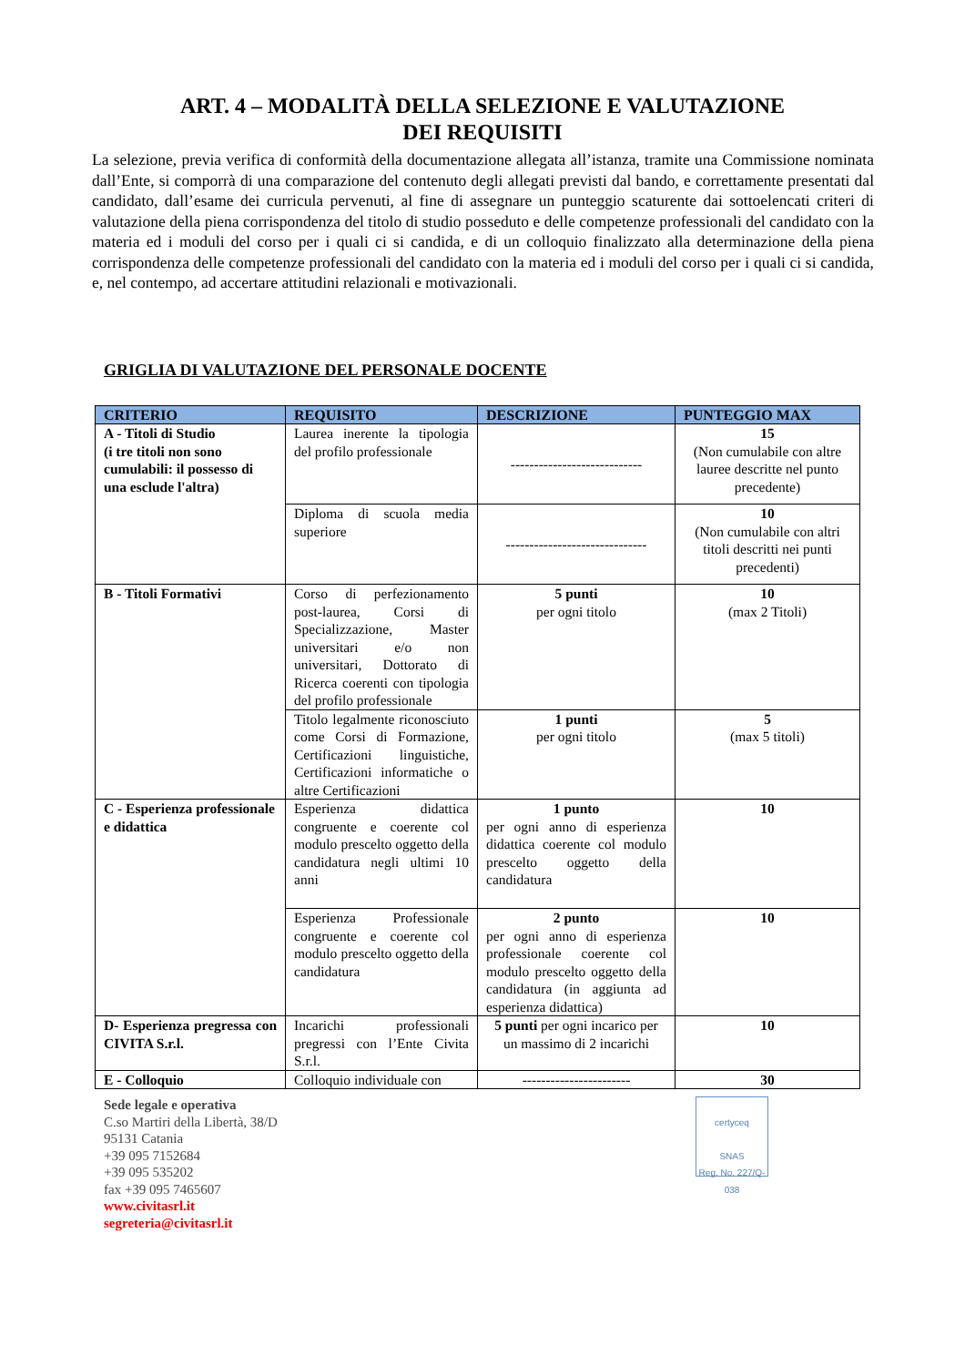ART. 4 – MODALITÀ DELLA SELEZIONE E VALUTAZIONE
DEI REQUISITI
La selezione, previa verifica di conformità della documentazione allegata all’istanza, tramite una Commissione nominata dall’Ente, si comporrà di una comparazione del contenuto degli allegati previsti dal bando, e correttamente presentati dal candidato, dall’esame dei curricula pervenuti, al fine di assegnare un punteggio scaturente dai sottoelencati criteri di valutazione della piena corrispondenza del titolo di studio posseduto e delle competenze professionali del candidato con la materia ed i moduli del corso per i quali ci si candida, e di un colloquio finalizzato alla determinazione della piena corrispondenza delle competenze professionali del candidato con la materia ed i moduli del corso per i quali ci si candida, e, nel contempo, ad accertare attitudini relazionali e motivazionali.
GRIGLIA DI VALUTAZIONE DEL PERSONALE DOCENTE
| CRITERIO | REQUISITO | DESCRIZIONE | PUNTEGGIO MAX |
| --- | --- | --- | --- |
| A - Titoli di Studio (i tre titoli non sono cumulabili: il possesso di una esclude l'altra) | Laurea inerente la tipologia del profilo professionale | ---------------------------- | 15 (Non cumulabile con altre lauree descritte nel punto precedente) |
| | Diploma di scuola media superiore | ------------------------------ | 10 (Non cumulabile con altri titoli descritti nei punti precedenti) |
| B - Titoli Formativi | Corso di perfezionamento post-laurea, Corsi di Specializzazione, Master universitari e/o non universitari, Dottorato di Ricerca coerenti con tipologia del profilo professionale | 5 punti per ogni titolo | 10 (max 2 Titoli) |
| | Titolo legalmente riconosciuto come Corsi di Formazione, Certificazioni linguistiche, Certificazioni informatiche o altre Certificazioni | 1 punti per ogni titolo | 5 (max 5 titoli) |
| C - Esperienza professionale e didattica | Esperienza didattica congruente e coerente col modulo prescelto oggetto della candidatura negli ultimi 10 anni | 1 punto per ogni anno di esperienza didattica coerente col modulo prescelto oggetto della candidatura | 10 |
| | Esperienza Professionale congruente e coerente col modulo prescelto oggetto della candidatura | 2 punto per ogni anno di esperienza professionale coerente col modulo prescelto oggetto della candidatura (in aggiunta ad esperienza didattica) | 10 |
| D- Esperienza pregressa con CIVITA S.r.l. | Incarichi professionali pregressi con l’Ente Civita S.r.l. | 5 punti per ogni incarico per un massimo di 2 incarichi | 10 |
| E - Colloquio | Colloquio individuale con | ----------------------- | 30 |
Sede legale e operativa
C.so Martiri della Libertà, 38/D
95131 Catania
+39 095 7152684
+39 095 535202
fax +39 095 7465607
www.civitasrl.it
segreteria@civitasrl.it
certyceq
SNAS
Reg. No. 227/Q-038